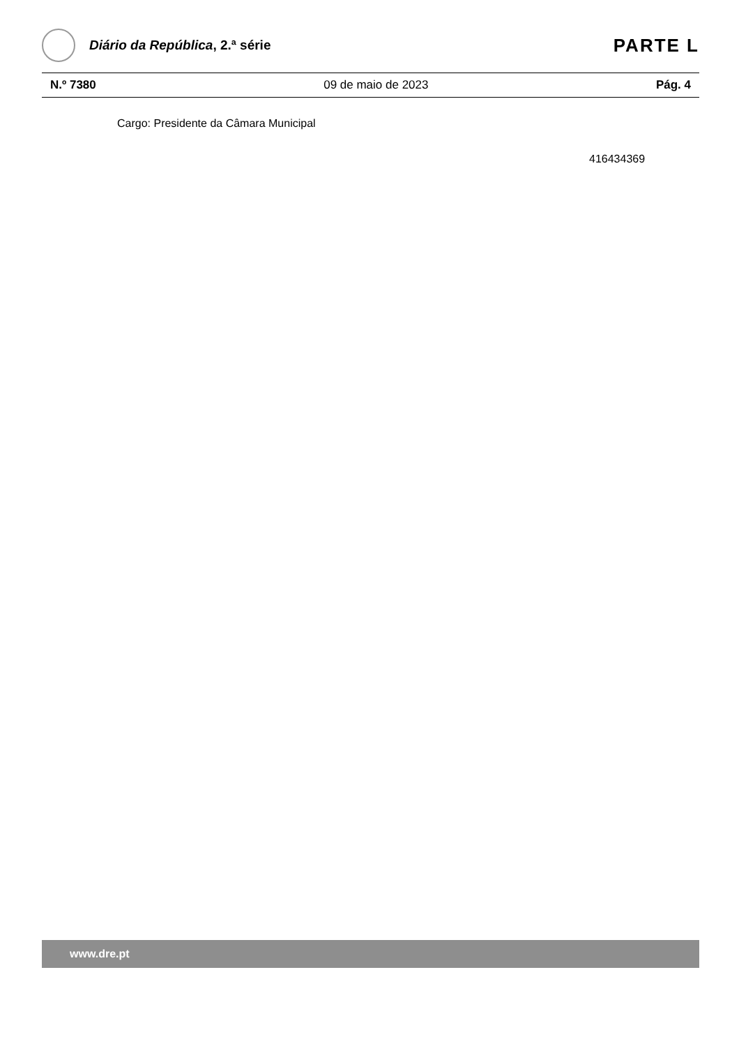Diário da República, 2.ª série
PARTE L
N.º 7380 09 de maio de 2023 Pág. 4
Cargo: Presidente da Câmara Municipal
416434369
www.dre.pt